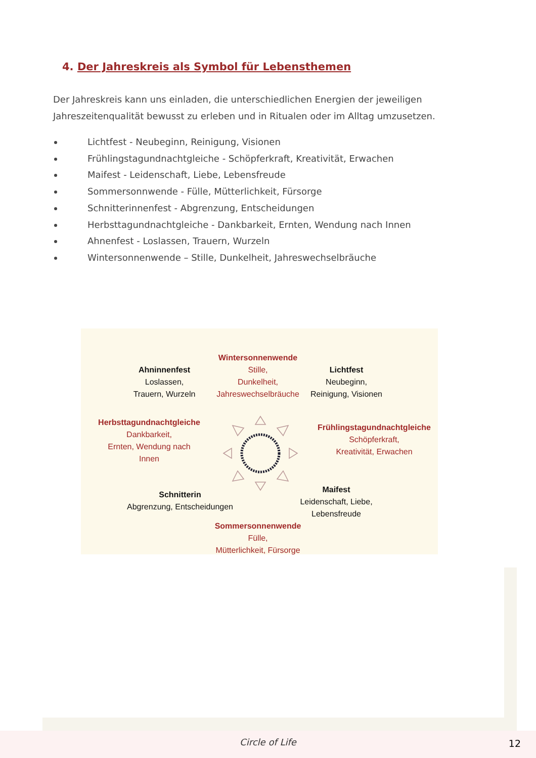4. Der Jahreskreis als Symbol für Lebensthemen
Der Jahreskreis kann uns einladen, die unterschiedlichen Energien der jeweiligen Jahreszeitenqualität bewusst zu erleben und in Ritualen oder im Alltag umzusetzen.
Lichtfest - Neubeginn, Reinigung, Visionen
Frühlingstagundnachtgleiche - Schöpferkraft, Kreativität, Erwachen
Maifest - Leidenschaft, Liebe, Lebensfreude
Sommersonnwende - Fülle, Mütterlichkeit, Fürsorge
Schnitterinnenfest - Abgrenzung, Entscheidungen
Herbsttagundnachtgleiche - Dankbarkeit, Ernten, Wendung nach Innen
Ahnenfest - Loslassen, Trauern, Wurzeln
Wintersonnenwende – Stille, Dunkelheit, Jahreswechselbräuche
Wintersonnenwende
Stille,
Dunkelheit,
Jahreswechselbräuche
Ahninnenfest
Loslassen,
Trauern, Wurzeln
Lichtfest
Neubeginn,
Reinigung, Visionen
Herbsttagundnachtgleiche
Dankbarkeit,
Ernten, Wendung nach
Innen
Frühlingstagundnachtgleiche
Schöpferkraft,
Kreativität, Erwachen
Schnitterin
Abgrenzung, Entscheidungen
Maifest
Leidenschaft, Liebe,
Lebensfreude
Sommersonnenwende
Fülle,
Mütterlichkeit, Fürsorge
Circle of Life 12